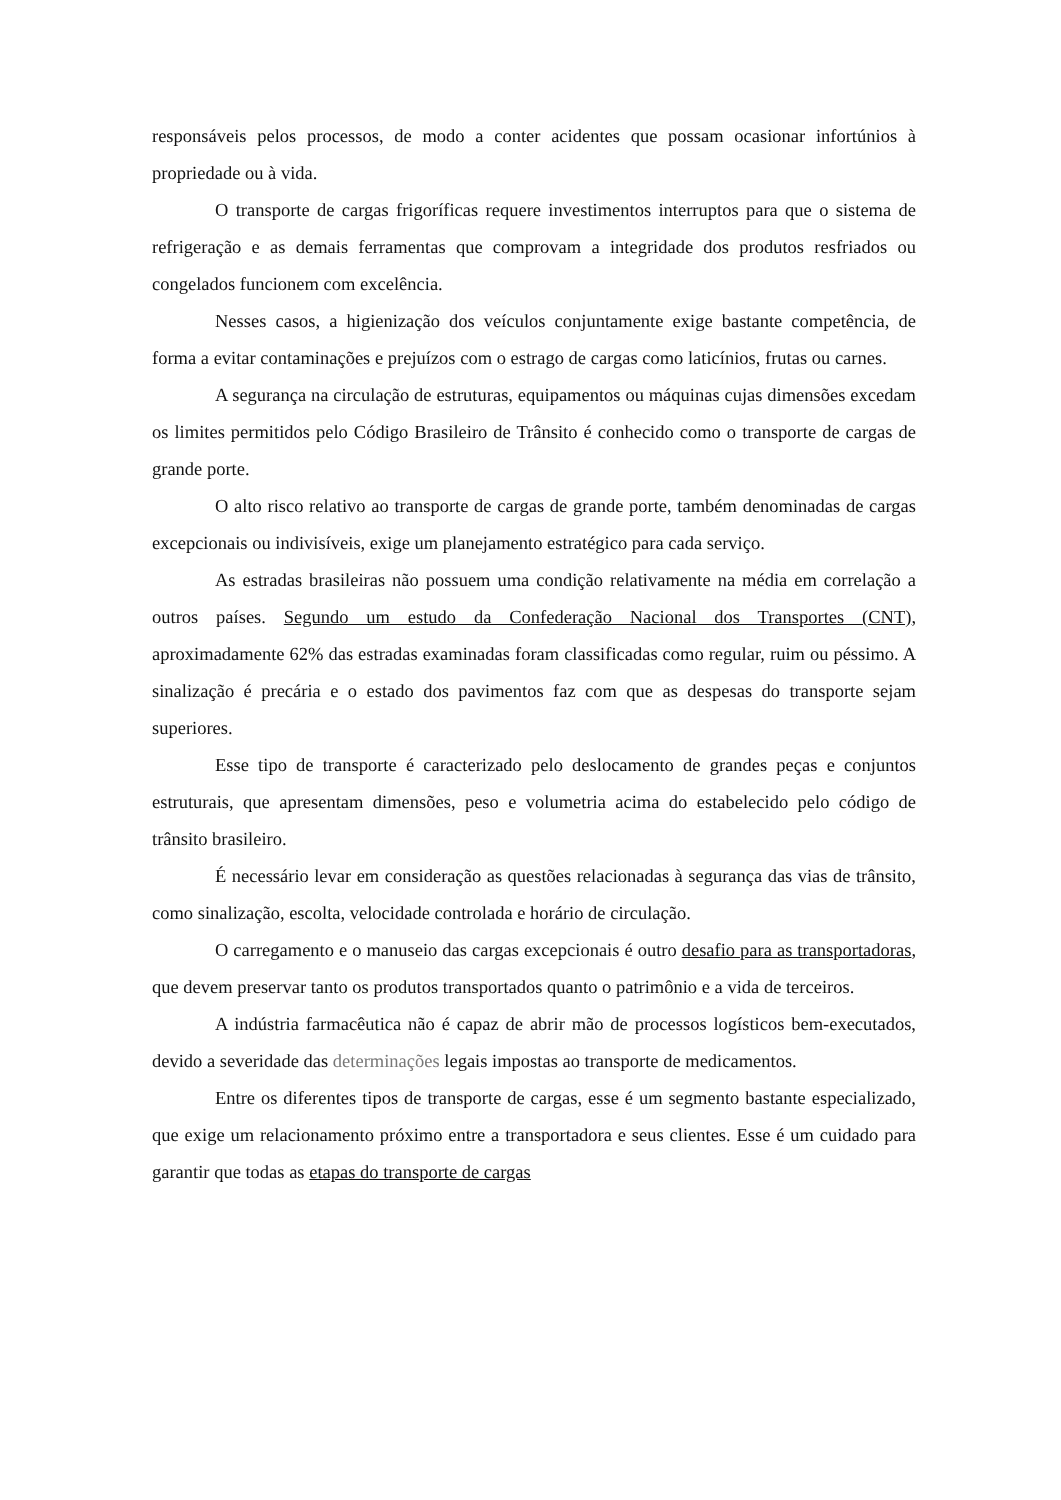responsáveis pelos processos, de modo a conter acidentes que possam ocasionar infortúnios à propriedade ou à vida.
O transporte de cargas frigoríficas requere investimentos interruptos para que o sistema de refrigeração e as demais ferramentas que comprovam a integridade dos produtos resfriados ou congelados funcionem com excelência.
Nesses casos, a higienização dos veículos conjuntamente exige bastante competência, de forma a evitar contaminações e prejuízos com o estrago de cargas como laticínios, frutas ou carnes.
A segurança na circulação de estruturas, equipamentos ou máquinas cujas dimensões excedam os limites permitidos pelo Código Brasileiro de Trânsito é conhecido como o transporte de cargas de grande porte.
O alto risco relativo ao transporte de cargas de grande porte, também denominadas de cargas excepcionais ou indivisíveis, exige um planejamento estratégico para cada serviço.
As estradas brasileiras não possuem uma condição relativamente na média em correlação a outros países. Segundo um estudo da Confederação Nacional dos Transportes (CNT), aproximadamente 62% das estradas examinadas foram classificadas como regular, ruim ou péssimo. A sinalização é precária e o estado dos pavimentos faz com que as despesas do transporte sejam superiores.
Esse tipo de transporte é caracterizado pelo deslocamento de grandes peças e conjuntos estruturais, que apresentam dimensões, peso e volumetria acima do estabelecido pelo código de trânsito brasileiro.
É necessário levar em consideração as questões relacionadas à segurança das vias de trânsito, como sinalização, escolta, velocidade controlada e horário de circulação.
O carregamento e o manuseio das cargas excepcionais é outro desafio para as transportadoras, que devem preservar tanto os produtos transportados quanto o patrimônio e a vida de terceiros.
A indústria farmacêutica não é capaz de abrir mão de processos logísticos bem-executados, devido a severidade das determinações legais impostas ao transporte de medicamentos.
Entre os diferentes tipos de transporte de cargas, esse é um segmento bastante especializado, que exige um relacionamento próximo entre a transportadora e seus clientes. Esse é um cuidado para garantir que todas as etapas do transporte de cargas